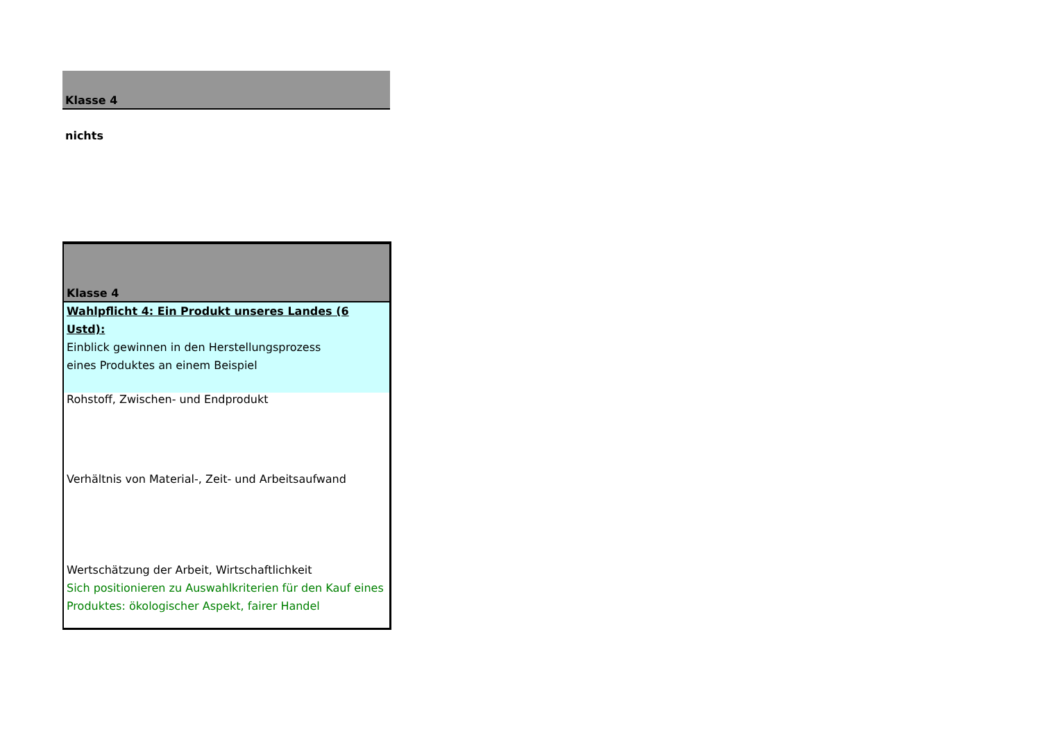| Klasse 4 |
| nichts |
| Klasse 4 |
| Wahlpflicht 4: Ein Produkt unseres Landes (6 Ustd): Einblick gewinnen in den Herstellungsprozess eines Produktes an einem Beispiel |
| Rohstoff, Zwischen- und Endprodukt |
| Verhältnis von Material-, Zeit- und Arbeitsaufwand |
| Wertschätzung der Arbeit, Wirtschaftlichkeit Sich positionieren zu Auswahlkriterien für den Kauf eines Produktes: ökologischer Aspekt, fairer Handel |